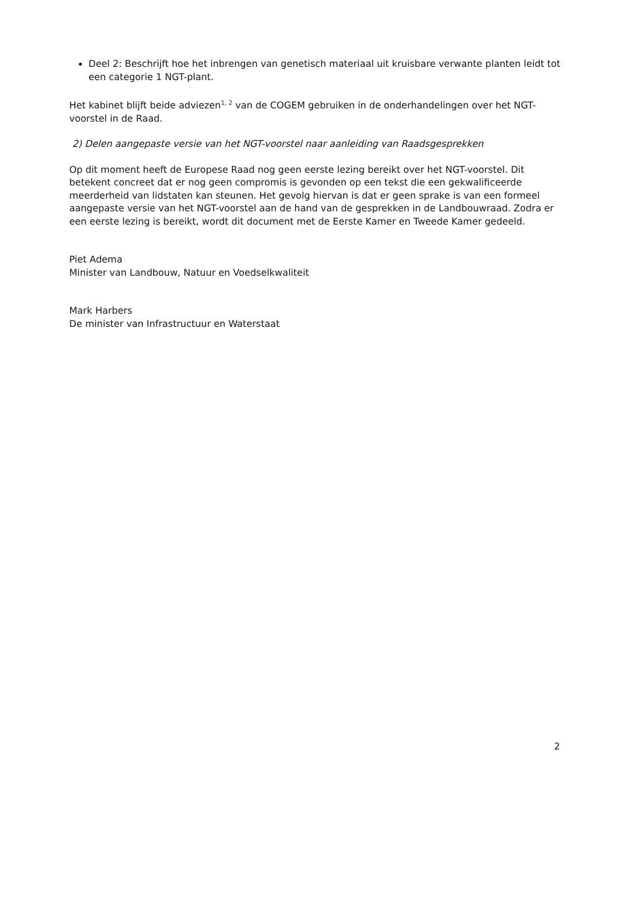Deel 2: Beschrijft hoe het inbrengen van genetisch materiaal uit kruisbare verwante planten leidt tot een categorie 1 NGT-plant.
Het kabinet blijft beide adviezen<sup>1, 2</sup> van de COGEM gebruiken in de onderhandelingen over het NGT-voorstel in de Raad.
2) Delen aangepaste versie van het NGT-voorstel naar aanleiding van Raadsgesprekken
Op dit moment heeft de Europese Raad nog geen eerste lezing bereikt over het NGT-voorstel. Dit betekent concreet dat er nog geen compromis is gevonden op een tekst die een gekwalificeerde meerderheid van lidstaten kan steunen. Het gevolg hiervan is dat er geen sprake is van een formeel aangepaste versie van het NGT-voorstel aan de hand van de gesprekken in de Landbouwraad. Zodra er een eerste lezing is bereikt, wordt dit document met de Eerste Kamer en Tweede Kamer gedeeld.
Piet Adema
Minister van Landbouw, Natuur en Voedselkwaliteit
Mark Harbers
De minister van Infrastructuur en Waterstaat
2